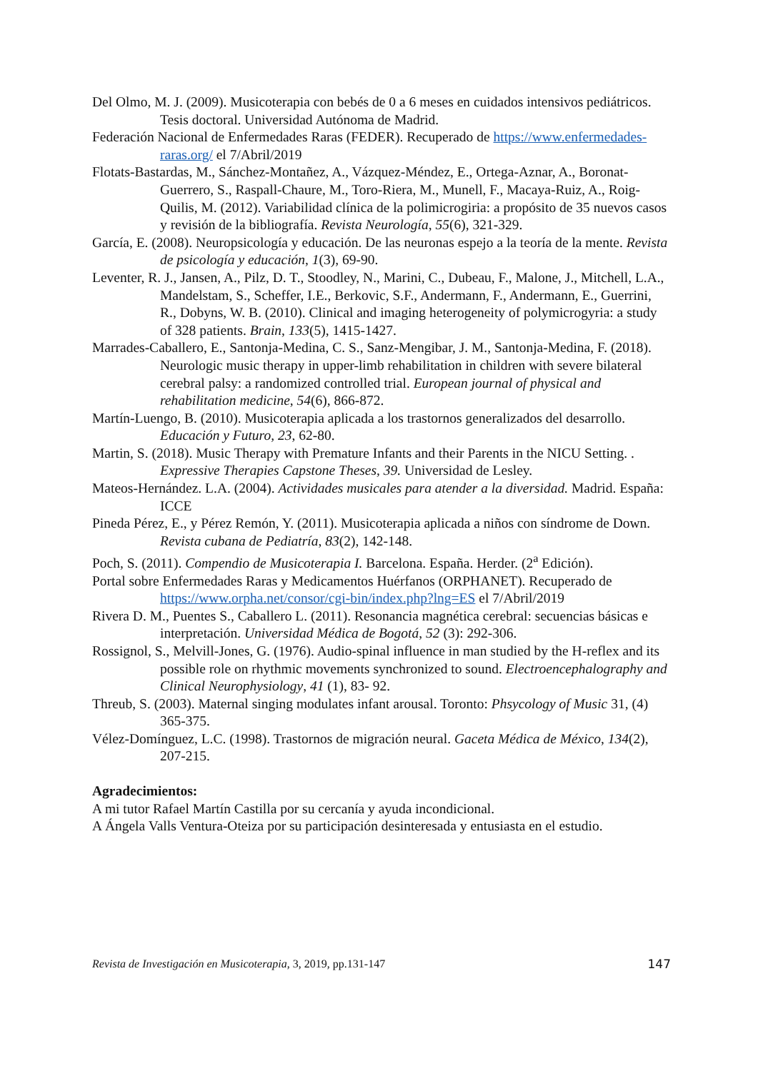Del Olmo, M. J. (2009). Musicoterapia con bebés de 0 a 6 meses en cuidados intensivos pediátricos. Tesis doctoral. Universidad Autónoma de Madrid.
Federación Nacional de Enfermedades Raras (FEDER). Recuperado de https://www.enfermedades-raras.org/ el 7/Abril/2019
Flotats-Bastardas, M., Sánchez-Montañez, A., Vázquez-Méndez, E., Ortega-Aznar, A., Boronat-Guerrero, S., Raspall-Chaure, M., Toro-Riera, M., Munell, F., Macaya-Ruiz, A., Roig-Quilis, M. (2012). Variabilidad clínica de la polimicrogiria: a propósito de 35 nuevos casos y revisión de la bibliografía. Revista Neurología, 55(6), 321-329.
García, E. (2008). Neuropsicología y educación. De las neuronas espejo a la teoría de la mente. Revista de psicología y educación, 1(3), 69-90.
Leventer, R. J., Jansen, A., Pilz, D. T., Stoodley, N., Marini, C., Dubeau, F., Malone, J., Mitchell, L.A., Mandelstam, S., Scheffer, I.E., Berkovic, S.F., Andermann, F., Andermann, E., Guerrini, R., Dobyns, W. B. (2010). Clinical and imaging heterogeneity of polymicrogyria: a study of 328 patients. Brain, 133(5), 1415-1427.
Marrades-Caballero, E., Santonja-Medina, C. S., Sanz-Mengibar, J. M., Santonja-Medina, F. (2018). Neurologic music therapy in upper-limb rehabilitation in children with severe bilateral cerebral palsy: a randomized controlled trial. European journal of physical and rehabilitation medicine, 54(6), 866-872.
Martín-Luengo, B. (2010). Musicoterapia aplicada a los trastornos generalizados del desarrollo. Educación y Futuro, 23, 62-80.
Martin, S. (2018). Music Therapy with Premature Infants and their Parents in the NICU Setting. . Expressive Therapies Capstone Theses, 39. Universidad de Lesley.
Mateos-Hernández. L.A. (2004). Actividades musicales para atender a la diversidad. Madrid. España: ICCE
Pineda Pérez, E., y Pérez Remón, Y. (2011). Musicoterapia aplicada a niños con síndrome de Down. Revista cubana de Pediatría, 83(2), 142-148.
Poch, S. (2011). Compendio de Musicoterapia I. Barcelona. España. Herder. (2<sup>a</sup> Edición).
Portal sobre Enfermedades Raras y Medicamentos Huérfanos (ORPHANET). Recuperado de https://www.orpha.net/consor/cgi-bin/index.php?lng=ES el 7/Abril/2019
Rivera D. M., Puentes S., Caballero L. (2011). Resonancia magnética cerebral: secuencias básicas e interpretación. Universidad Médica de Bogotá, 52 (3): 292-306.
Rossignol, S., Melvill-Jones, G. (1976). Audio-spinal influence in man studied by the H-reflex and its possible role on rhythmic movements synchronized to sound. Electroencephalography and Clinical Neurophysiology, 41 (1), 83- 92.
Threub, S. (2003). Maternal singing modulates infant arousal. Toronto: Phsycology of Music 31, (4) 365-375.
Vélez-Domínguez, L.C. (1998). Trastornos de migración neural. Gaceta Médica de México, 134(2), 207-215.
Agradecimientos:
A mi tutor Rafael Martín Castilla por su cercanía y ayuda incondicional.
A Ángela Valls Ventura-Oteiza por su participación desinteresada y entusiasta en el estudio.
Revista de Investigación en Musicoterapia, 3, 2019, pp.131-147 147